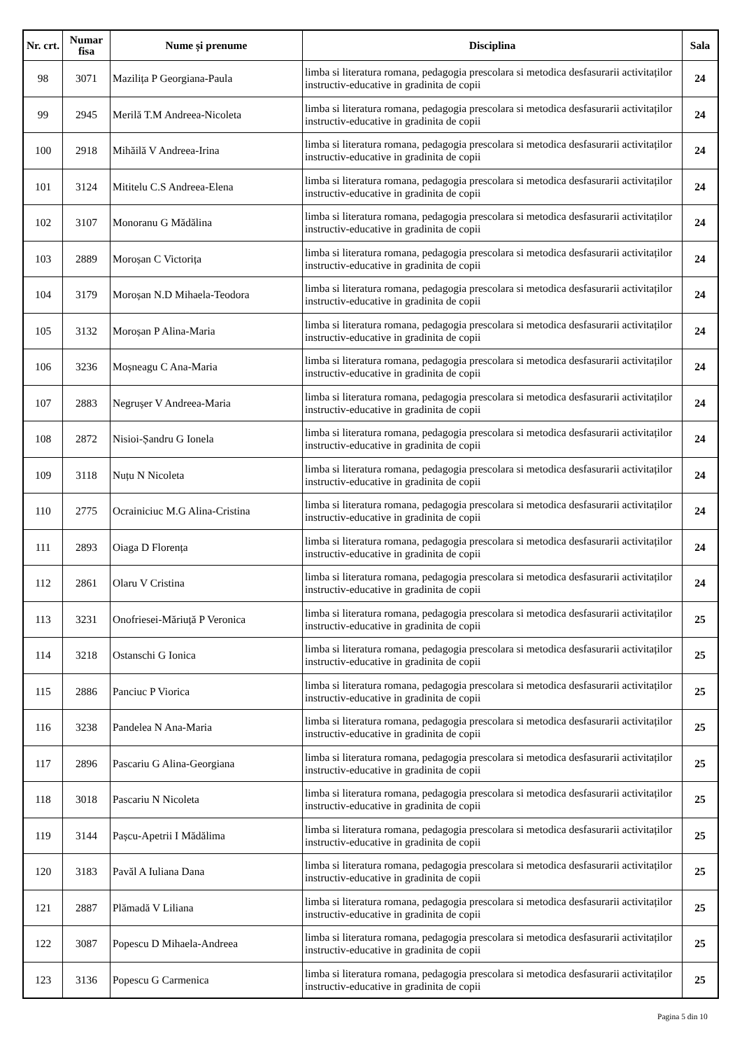| Nr. crt. | Numar fisa | Nume și prenume | Disciplina | Sala |
| --- | --- | --- | --- | --- |
| 98 | 3071 | Mazilița P Georgiana-Paula | limba si literatura romana, pedagogia prescolara si metodica desfasurarii activitaților instructiv-educative in gradinita de copii | 24 |
| 99 | 2945 | Merilă T.M Andreea-Nicoleta | limba si literatura romana, pedagogia prescolara si metodica desfasurarii activitaților instructiv-educative in gradinita de copii | 24 |
| 100 | 2918 | Mihăilă V Andreea-Irina | limba si literatura romana, pedagogia prescolara si metodica desfasurarii activitaților instructiv-educative in gradinita de copii | 24 |
| 101 | 3124 | Mititelu C.S Andreea-Elena | limba si literatura romana, pedagogia prescolara si metodica desfasurarii activitaților instructiv-educative in gradinita de copii | 24 |
| 102 | 3107 | Monoranu G Mădălina | limba si literatura romana, pedagogia prescolara si metodica desfasurarii activitaților instructiv-educative in gradinita de copii | 24 |
| 103 | 2889 | Moroșan C Victorița | limba si literatura romana, pedagogia prescolara si metodica desfasurarii activitaților instructiv-educative in gradinita de copii | 24 |
| 104 | 3179 | Moroșan N.D Mihaela-Teodora | limba si literatura romana, pedagogia prescolara si metodica desfasurarii activitaților instructiv-educative in gradinita de copii | 24 |
| 105 | 3132 | Moroșan P Alina-Maria | limba si literatura romana, pedagogia prescolara si metodica desfasurarii activitaților instructiv-educative in gradinita de copii | 24 |
| 106 | 3236 | Moșneagu C Ana-Maria | limba si literatura romana, pedagogia prescolara si metodica desfasurarii activitaților instructiv-educative in gradinita de copii | 24 |
| 107 | 2883 | Negrușer V Andreea-Maria | limba si literatura romana, pedagogia prescolara si metodica desfasurarii activitaților instructiv-educative in gradinita de copii | 24 |
| 108 | 2872 | Nisioi-Șandru G Ionela | limba si literatura romana, pedagogia prescolara si metodica desfasurarii activitaților instructiv-educative in gradinita de copii | 24 |
| 109 | 3118 | Nuțu N Nicoleta | limba si literatura romana, pedagogia prescolara si metodica desfasurarii activitaților instructiv-educative in gradinita de copii | 24 |
| 110 | 2775 | Ocrainiciuc M.G Alina-Cristina | limba si literatura romana, pedagogia prescolara si metodica desfasurarii activitaților instructiv-educative in gradinita de copii | 24 |
| 111 | 2893 | Oiaga D Florența | limba si literatura romana, pedagogia prescolara si metodica desfasurarii activitaților instructiv-educative in gradinita de copii | 24 |
| 112 | 2861 | Olaru V Cristina | limba si literatura romana, pedagogia prescolara si metodica desfasurarii activitaților instructiv-educative in gradinita de copii | 24 |
| 113 | 3231 | Onofriesei-Măriuță P Veronica | limba si literatura romana, pedagogia prescolara si metodica desfasurarii activitaților instructiv-educative in gradinita de copii | 25 |
| 114 | 3218 | Ostanschi G Ionica | limba si literatura romana, pedagogia prescolara si metodica desfasurarii activitaților instructiv-educative in gradinita de copii | 25 |
| 115 | 2886 | Panciuc P Viorica | limba si literatura romana, pedagogia prescolara si metodica desfasurarii activitaților instructiv-educative in gradinita de copii | 25 |
| 116 | 3238 | Pandelea N Ana-Maria | limba si literatura romana, pedagogia prescolara si metodica desfasurarii activitaților instructiv-educative in gradinita de copii | 25 |
| 117 | 2896 | Pascariu G Alina-Georgiana | limba si literatura romana, pedagogia prescolara si metodica desfasurarii activitaților instructiv-educative in gradinita de copii | 25 |
| 118 | 3018 | Pascariu N Nicoleta | limba si literatura romana, pedagogia prescolara si metodica desfasurarii activitaților instructiv-educative in gradinita de copii | 25 |
| 119 | 3144 | Pașcu-Apetrii I Mădălima | limba si literatura romana, pedagogia prescolara si metodica desfasurarii activitaților instructiv-educative in gradinita de copii | 25 |
| 120 | 3183 | Pavăl A Iuliana Dana | limba si literatura romana, pedagogia prescolara si metodica desfasurarii activitaților instructiv-educative in gradinita de copii | 25 |
| 121 | 2887 | Plămadă V Liliana | limba si literatura romana, pedagogia prescolara si metodica desfasurarii activitaților instructiv-educative in gradinita de copii | 25 |
| 122 | 3087 | Popescu D Mihaela-Andreea | limba si literatura romana, pedagogia prescolara si metodica desfasurarii activitaților instructiv-educative in gradinita de copii | 25 |
| 123 | 3136 | Popescu G Carmenica | limba si literatura romana, pedagogia prescolara si metodica desfasurarii activitaților instructiv-educative in gradinita de copii | 25 |
Pagina 5 din 10